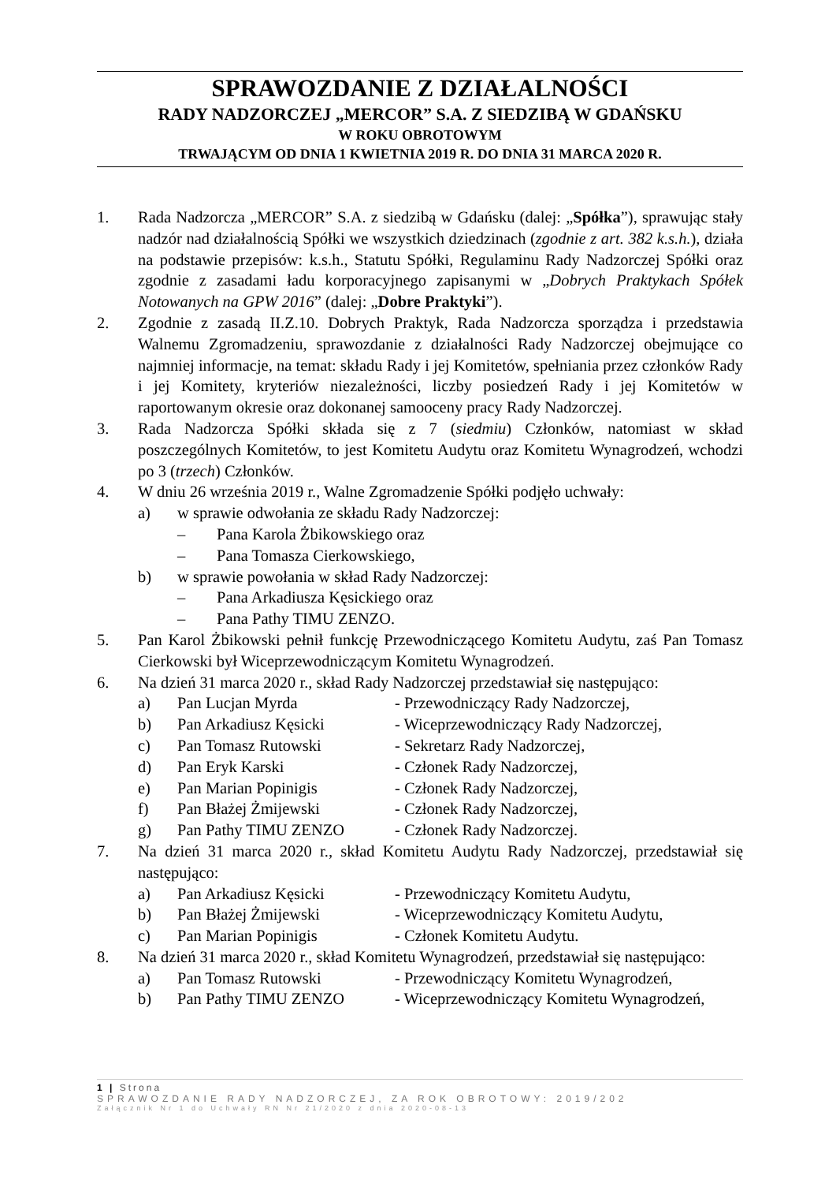SPRAWOZDANIE Z DZIAŁALNOŚCI
RADY NADZORCZEJ „MERCOR” S.A. Z SIEDZIBĄ W GDAŃSKU
W ROKU OBROTOWYM
TRWAJĄCYM OD DNIA 1 KWIETNIA 2019 R. DO DNIA 31 MARCA 2020 R.
1. Rada Nadzorcza „MERCOR” S.A. z siedzibą w Gdańsku (dalej: „Spółka”), sprawując stały nadzór nad działalnością Spółki we wszystkich dziedzinach (zgodnie z art. 382 k.s.h.), działa na podstawie przepisów: k.s.h., Statutu Spółki, Regulaminu Rady Nadzorczej Spółki oraz zgodnie z zasadami ładu korporacyjnego zapisanymi w „Dobrych Praktykach Spółek Notowanych na GPW 2016” (dalej: „Dobre Praktyki”).
2. Zgodnie z zasadą II.Z.10. Dobrych Praktyk, Rada Nadzorcza sporządza i przedstawia Walnemu Zgromadzeniu, sprawozdanie z działalności Rady Nadzorczej obejmujące co najmniej informacje, na temat: składu Rady i jej Komitetów, spełniania przez członków Rady i jej Komitety, kryteriów niezależności, liczby posiedzeń Rady i jej Komitetów w raportowanym okresie oraz dokonanej samooceny pracy Rady Nadzorczej.
3. Rada Nadzorcza Spółki składa się z 7 (siedmiu) Członków, natomiast w skład poszczególnych Komitetów, to jest Komitetu Audytu oraz Komitetu Wynagrodzeń, wchodzi po 3 (trzech) Członków.
4. W dniu 26 września 2019 r., Walne Zgromadzenie Spółki podjęło uchwały:
a) w sprawie odwołania ze składu Rady Nadzorczej:
– Pana Karola Żbikowskiego oraz
– Pana Tomasza Cierkowskiego,
b) w sprawie powołania w skład Rady Nadzorczej:
– Pana Arkadiusza Kęsickiego oraz
– Pana Pathy TIMU ZENZO.
5. Pan Karol Żbikowski pełnił funkcję Przewodniczącego Komitetu Audytu, zaś Pan Tomasz Cierkowski był Wiceprzewodniczącym Komitetu Wynagrodzeń.
6. Na dzień 31 marca 2020 r., skład Rady Nadzorczej przedstawiał się następująco:
a) Pan Lucjan Myrda - Przewodniczący Rady Nadzorczej,
b) Pan Arkadiusz Kęsicki - Wiceprzewodniczący Rady Nadzorczej,
c) Pan Tomasz Rutowski - Sekretarz Rady Nadzorczej,
d) Pan Eryk Karski - Członek Rady Nadzorczej,
e) Pan Marian Popinigis - Członek Rady Nadzorczej,
f) Pan Błażej Żmijewski - Członek Rady Nadzorczej,
g) Pan Pathy TIMU ZENZO - Członek Rady Nadzorczej.
7. Na dzień 31 marca 2020 r., skład Komitetu Audytu Rady Nadzorczej, przedstawiał się następująco:
a) Pan Arkadiusz Kęsicki - Przewodniczący Komitetu Audytu,
b) Pan Błażej Żmijewski - Wiceprzewodniczący Komitetu Audytu,
c) Pan Marian Popinigis - Członek Komitetu Audytu.
8. Na dzień 31 marca 2020 r., skład Komitetu Wynagrodzeń, przedstawiał się następująco:
a) Pan Tomasz Rutowski - Przewodniczący Komitetu Wynagrodzeń,
b) Pan Pathy TIMU ZENZO - Wiceprzewodniczący Komitetu Wynagrodzeń,
1 | Strona
SPRAWOZDANIE RADY NADZORCZEJ, ZA ROK OBROTOWY: 2019/202
Załącznik Nr 1 do Uchwały RN Nr 21/2020 z dnia 2020-08-13